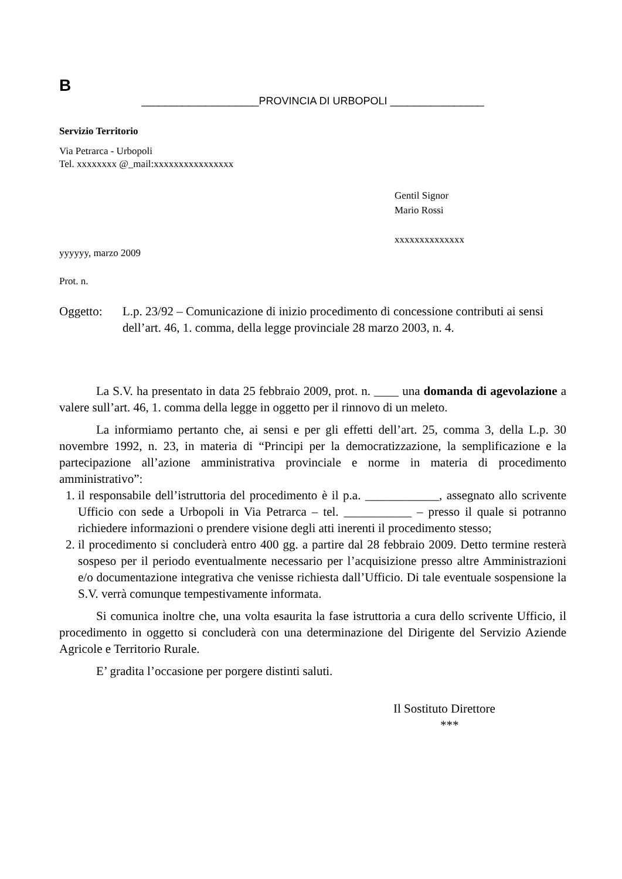B
____________________PROVINCIA DI URBOPOLI ________________
Servizio Territorio
Via Petrarca - Urbopoli
Tel. xxxxxxxx @_mail:xxxxxxxxxxxxxxxx
Gentil Signor
Mario Rossi
xxxxxxxxxxxxxx
yyyyyy, marzo 2009
Prot. n.
Oggetto: L.p. 23/92 – Comunicazione di inizio procedimento di concessione contributi ai sensi dell’art. 46, 1. comma, della legge provinciale 28 marzo 2003, n. 4.
La S.V. ha presentato in data 25 febbraio 2009, prot. n. ____ una domanda di agevolazione a valere sull’art. 46, 1. comma della legge in oggetto per il rinnovo di un meleto.
La informiamo pertanto che, ai sensi e per gli effetti dell’art. 25, comma 3, della L.p. 30 novembre 1992, n. 23, in materia di “Principi per la democratizzazione, la semplificazione e la partecipazione all’azione amministrativa provinciale e norme in materia di procedimento amministrativo”:
1. il responsabile dell’istruttoria del procedimento è il p.a. ____________, assegnato allo scrivente Ufficio con sede a Urbopoli in Via Petrarca – tel. ___________ – presso il quale si potranno richiedere informazioni o prendere visione degli atti inerenti il procedimento stesso;
2. il procedimento si concluderà entro 400 gg. a partire dal 28 febbraio 2009. Detto termine resterà sospeso per il periodo eventualmente necessario per l’acquisizione presso altre Amministrazioni e/o documentazione integrativa che venisse richiesta dall’Ufficio. Di tale eventuale sospensione la S.V. verrà comunque tempestivamente informata.
Si comunica inoltre che, una volta esaurita la fase istruttoria a cura dello scrivente Ufficio, il procedimento in oggetto si concluderà con una determinazione del Dirigente del Servizio Aziende Agricole e Territorio Rurale.
E’ gradita l’occasione per porgere distinti saluti.
Il Sostituto Direttore
***